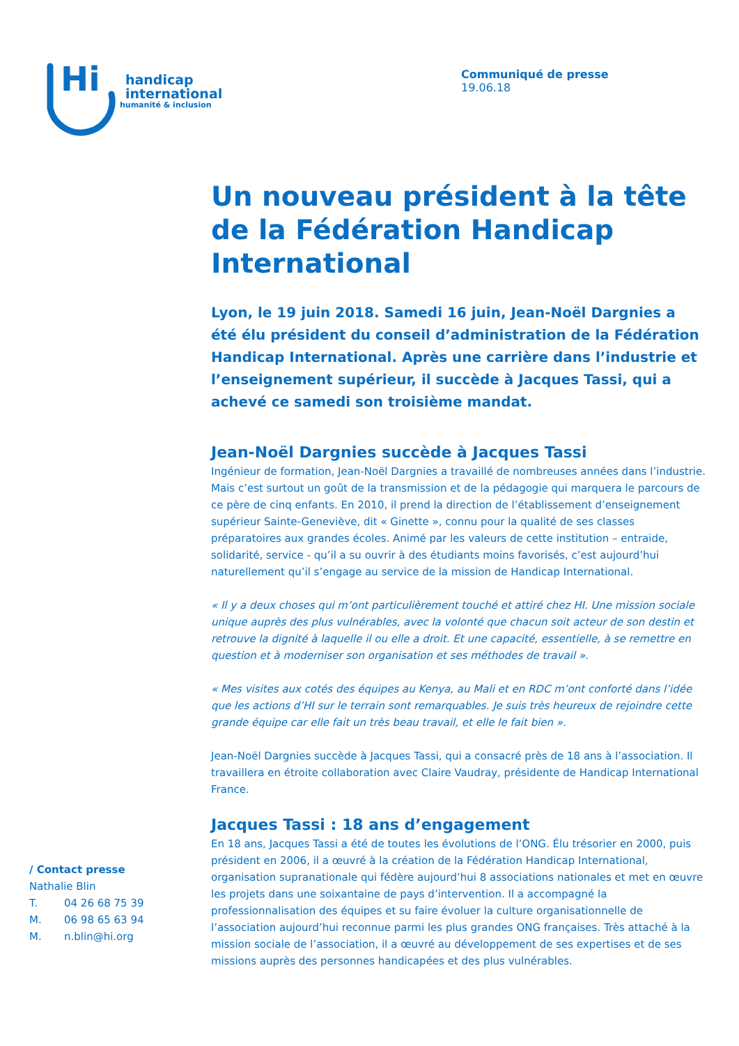Hi
handicap
international
humanité & inclusion
Communiqué de presse
19.06.18
Un nouveau président à la tête de la Fédération Handicap International
Lyon, le 19 juin 2018. Samedi 16 juin, Jean-Noël Dargnies a été élu président du conseil d’administration de la Fédération Handicap International. Après une carrière dans l’industrie et l’enseignement supérieur, il succède à Jacques Tassi, qui a achevé ce samedi son troisième mandat.
Jean-Noël Dargnies succède à Jacques Tassi
Ingénieur de formation, Jean-Noël Dargnies a travaillé de nombreuses années dans l’industrie. Mais c’est surtout un goût de la transmission et de la pédagogie qui marquera le parcours de ce père de cinq enfants. En 2010, il prend la direction de l’établissement d’enseignement supérieur Sainte-Geneviève, dit « Ginette », connu pour la qualité de ses classes préparatoires aux grandes écoles. Animé par les valeurs de cette institution – entraide, solidarité, service - qu’il a su ouvrir à des étudiants moins favorisés, c’est aujourd’hui naturellement qu’il s’engage au service de la mission de Handicap International.
« Il y a deux choses qui m’ont particulièrement touché et attiré chez HI. Une mission sociale unique auprès des plus vulnérables, avec la volonté que chacun soit acteur de son destin et retrouve la dignité à laquelle il ou elle a droit. Et une capacité, essentielle, à se remettre en question et à moderniser son organisation et ses méthodes de travail ».
« Mes visites aux cotés des équipes au Kenya, au Mali et en RDC m’ont conforté dans l’idée que les actions d’HI sur le terrain sont remarquables. Je suis très heureux de rejoindre cette grande équipe car elle fait un très beau travail, et elle le fait bien ».
Jean-Noël Dargnies succède à Jacques Tassi, qui a consacré près de 18 ans à l’association. Il travaillera en étroite collaboration avec Claire Vaudray, présidente de Handicap International France.
Jacques Tassi : 18 ans d’engagement
En 18 ans, Jacques Tassi a été de toutes les évolutions de l’ONG. Élu trésorier en 2000, puis président en 2006, il a œuvré à la création de la Fédération Handicap International, organisation supranationale qui fédère aujourd’hui 8 associations nationales et met en œuvre les projets dans une soixantaine de pays d’intervention. Il a accompagné la professionnalisation des équipes et su faire évoluer la culture organisationnelle de l’association aujourd’hui reconnue parmi les plus grandes ONG françaises. Très attaché à la mission sociale de l’association, il a œuvré au développement de ses expertises et de ses missions auprès des personnes handicapées et des plus vulnérables.
/ Contact presse
Nathalie Blin
T. 04 26 68 75 39
M. 06 98 65 63 94
M. n.blin@hi.org